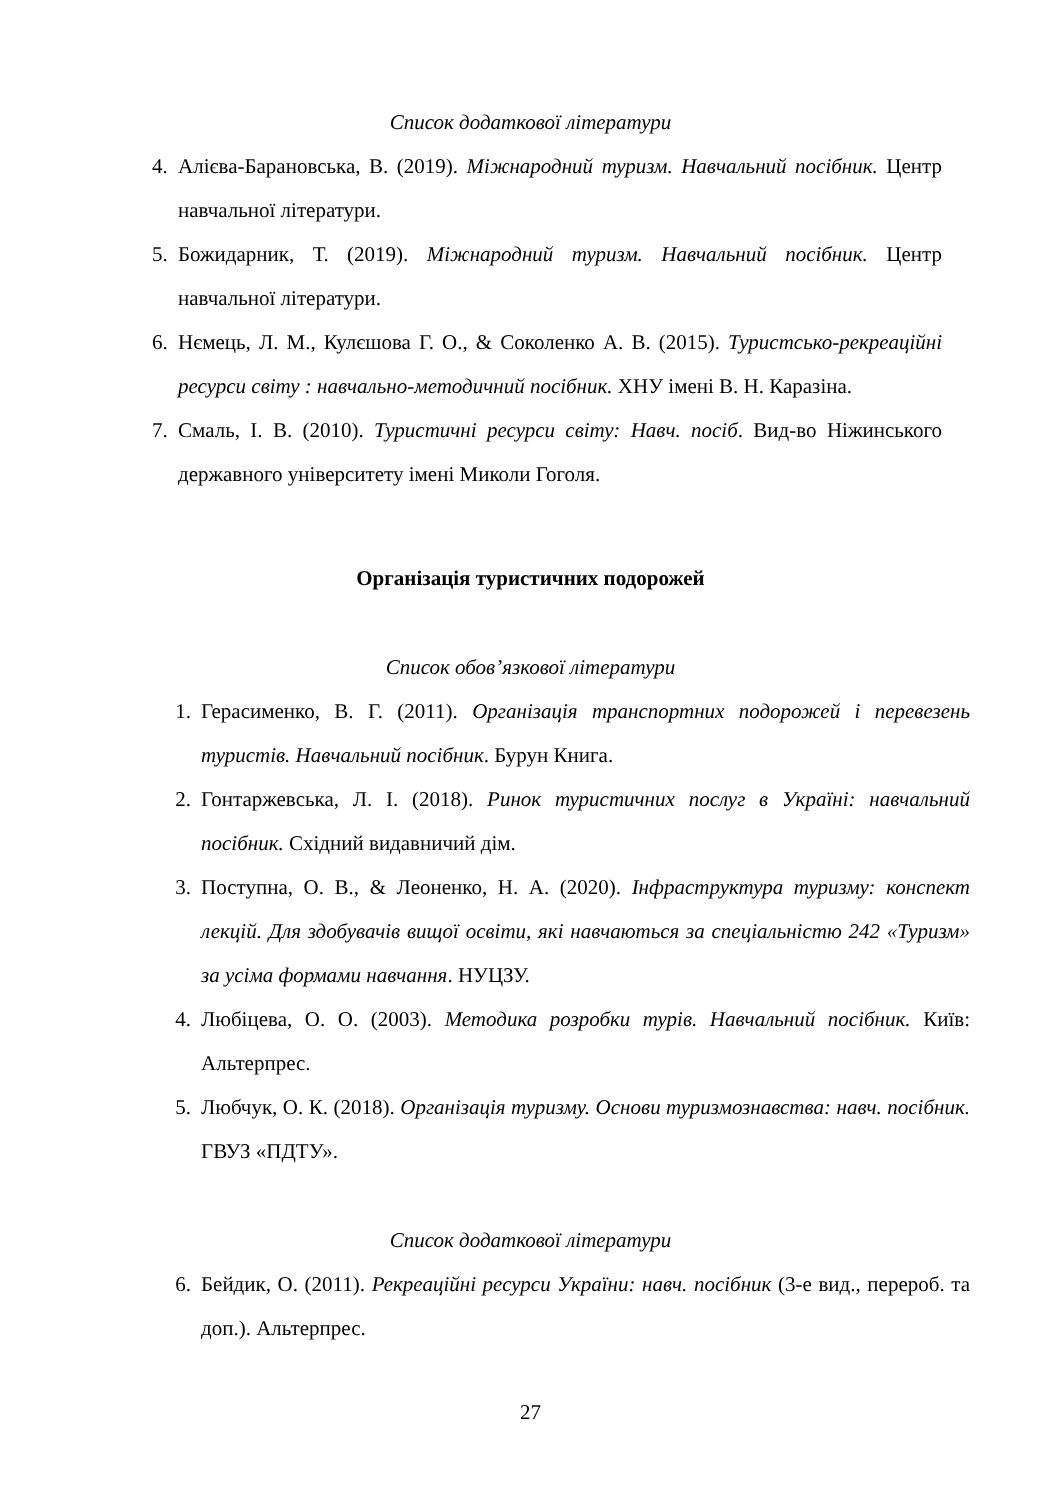Список додаткової літератури
4. Алієва-Барановська, В. (2019). Міжнародний туризм. Навчальний посібник. Центр навчальної літератури.
5. Божидарник, Т. (2019). Міжнародний туризм. Навчальний посібник. Центр навчальної літератури.
6. Нємець, Л. М., Кулєшова Г. О., & Соколенко А. В. (2015). Туристсько-рекреаційні ресурси світу : навчально-методичний посібник. ХНУ імені В. Н. Каразіна.
7. Смаль, І. В. (2010). Туристичні ресурси світу: Навч. посіб. Вид-во Ніжинського державного університету імені Миколи Гоголя.
Організація туристичних подорожей
Список обов’язкової літератури
1. Герасименко, В. Г. (2011). Організація транспортних подорожей і перевезень туристів. Навчальний посібник. Бурун Книга.
2. Гонтаржевська, Л. І. (2018). Ринок туристичних послуг в Україні: навчальний посібник. Східний видавничий дім.
3. Поступна, О. В., & Леоненко, Н. А. (2020). Інфраструктура туризму: конспект лекцій. Для здобувачів вищої освіти, які навчаються за спеціальністю 242 «Туризм» за усіма формами навчання. НУЦЗУ.
4. Любіцева, О. О. (2003). Методика розробки турів. Навчальний посібник. Київ: Альтерпрес.
5. Любчук, О. К. (2018). Організація туризму. Основи туризмознавства: навч. посібник. ГВУЗ «ПДТУ».
Список додаткової літератури
6. Бейдик, О. (2011). Рекреаційні ресурси України: навч. посібник (3-е вид., перероб. та доп.). Альтерпрес.
27